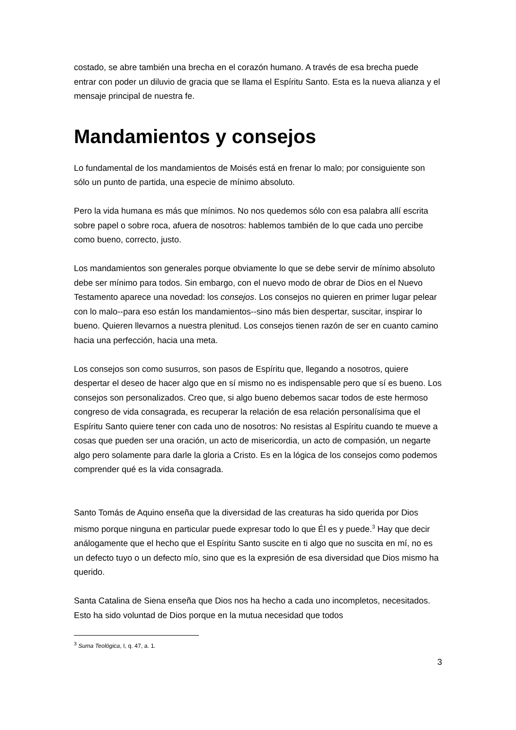costado, se abre también una brecha en el corazón humano. A través de esa brecha puede entrar con poder un diluvio de gracia que se llama el Espíritu Santo. Esta es la nueva alianza y el mensaje principal de nuestra fe.
Mandamientos y consejos
Lo fundamental de los mandamientos de Moisés está en frenar lo malo; por consiguiente son sólo un punto de partida, una especie de mínimo absoluto.
Pero la vida humana es más que mínimos. No nos quedemos sólo con esa palabra allí escrita sobre papel o sobre roca, afuera de nosotros: hablemos también de lo que cada uno percibe como bueno, correcto, justo.
Los mandamientos son generales porque obviamente lo que se debe servir de mínimo absoluto debe ser mínimo para todos. Sin embargo, con el nuevo modo de obrar de Dios en el Nuevo Testamento aparece una novedad: los consejos. Los consejos no quieren en primer lugar pelear con lo malo--para eso están los mandamientos--sino más bien despertar, suscitar, inspirar lo bueno. Quieren llevarnos a nuestra plenitud. Los consejos tienen razón de ser en cuanto camino hacia una perfección, hacia una meta.
Los consejos son como susurros, son pasos de Espíritu que, llegando a nosotros, quiere despertar el deseo de hacer algo que en sí mismo no es indispensable pero que sí es bueno. Los consejos son personalizados. Creo que, si algo bueno debemos sacar todos de este hermoso congreso de vida consagrada, es recuperar la relación de esa relación personalísima que el Espíritu Santo quiere tener con cada uno de nosotros: No resistas al Espíritu cuando te mueve a cosas que pueden ser una oración, un acto de misericordia, un acto de compasión, un negarte algo pero solamente para darle la gloria a Cristo. Es en la lógica de los consejos como podemos comprender qué es la vida consagrada.
Santo Tomás de Aquino enseña que la diversidad de las creaturas ha sido querida por Dios mismo porque ninguna en particular puede expresar todo lo que Él es y puede.<sup>3</sup> Hay que decir análogamente que el hecho que el Espíritu Santo suscite en ti algo que no suscita en mí, no es un defecto tuyo o un defecto mío, sino que es la expresión de esa diversidad que Dios mismo ha querido.
Santa Catalina de Siena enseña que Dios nos ha hecho a cada uno incompletos, necesitados. Esto ha sido voluntad de Dios porque en la mutua necesidad que todos
<sup>3</sup> Suma Teológica, I, q. 47, a. 1.
3